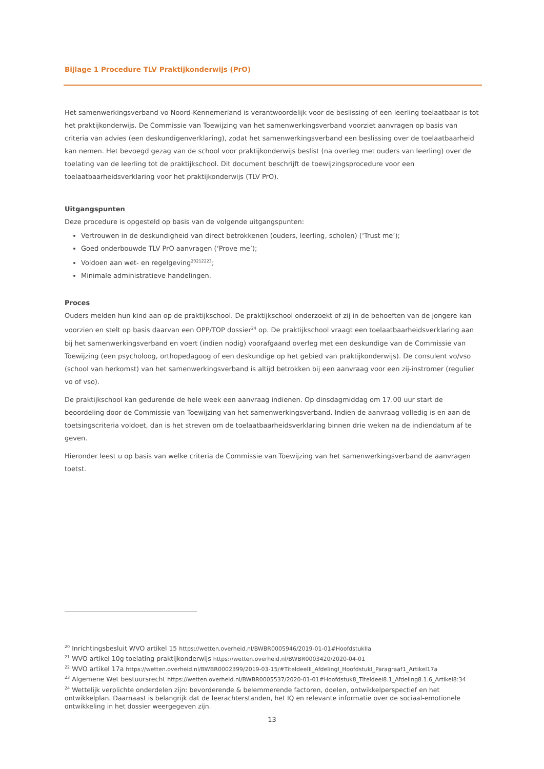Bijlage 1 Procedure TLV Praktijkonderwijs (PrO)
Het samenwerkingsverband vo Noord-Kennemerland is verantwoordelijk voor de beslissing of een leerling toelaatbaar is tot het praktijkonderwijs. De Commissie van Toewijzing van het samenwerkingsverband voorziet aanvragen op basis van criteria van advies (een deskundigenverklaring), zodat het samenwerkingsverband een beslissing over de toelaatbaarheid kan nemen. Het bevoegd gezag van de school voor praktijkonderwijs beslist (na overleg met ouders van leerling) over de toelating van de leerling tot de praktijkschool. Dit document beschrijft de toewijzingsprocedure voor een toelaatbaarheidsverklaring voor het praktijkonderwijs (TLV PrO).
Uitgangspunten
Deze procedure is opgesteld op basis van de volgende uitgangspunten:
Vertrouwen in de deskundigheid van direct betrokkenen (ouders, leerling, scholen) (‘Trust me’);
Goed onderbouwde TLV PrO aanvragen (‘Prove me’);
Voldoen aan wet- en regelgeving<sup>20212223</sup>;
Minimale administratieve handelingen.
Proces
Ouders melden hun kind aan op de praktijkschool. De praktijkschool onderzoekt of zij in de behoeften van de jongere kan voorzien en stelt op basis daarvan een OPP/TOP dossier<sup>24</sup> op. De praktijkschool vraagt een toelaatbaarheidsverklaring aan bij het samenwerkingsverband en voert (indien nodig) voorafgaand overleg met een deskundige van de Commissie van Toewijzing (een psycholoog, orthopedagoog of een deskundige op het gebied van praktijkonderwijs). De consulent vo/vso (school van herkomst) van het samenwerkingsverband is altijd betrokken bij een aanvraag voor een zij-instromer (regulier vo of vso).
De praktijkschool kan gedurende de hele week een aanvraag indienen. Op dinsdagmiddag om 17.00 uur start de beoordeling door de Commissie van Toewijzing van het samenwerkingsverband. Indien de aanvraag volledig is en aan de toetsingscriteria voldoet, dan is het streven om de toelaatbaarheidsverklaring binnen drie weken na de indiendatum af te geven.
Hieronder leest u op basis van welke criteria de Commissie van Toewijzing van het samenwerkingsverband de aanvragen toetst.
<sup>20</sup> Inrichtingsbesluit WVO artikel 15 https://wetten.overheid.nl/BWBR0005946/2019-01-01#HoofdstukIIa
<sup>21</sup> WVO artikel 10g toelating praktijkonderwijs https://wetten.overheid.nl/BWBR0003420/2020-04-01
<sup>22</sup> WVO artikel 17a https://wetten.overheid.nl/BWBR0002399/2019-03-15/#TiteldeelII_AfdelingI_HoofdstukI_Paragraaf1_Artikel17a
<sup>23</sup> Algemene Wet bestuursrecht https://wetten.overheid.nl/BWBR0005537/2020-01-01#Hoofdstuk8_Titeldeel8.1_Afdeling8.1.6_Artikel8:34
<sup>24</sup> Wettelijk verplichte onderdelen zijn: bevorderende & belemmerende factoren, doelen, ontwikkelperspectief en het ontwikkelplan. Daarnaast is belangrijk dat de leerachterstanden, het IQ en relevante informatie over de sociaal-emotionele ontwikkeling in het dossier weergegeven zijn.
13